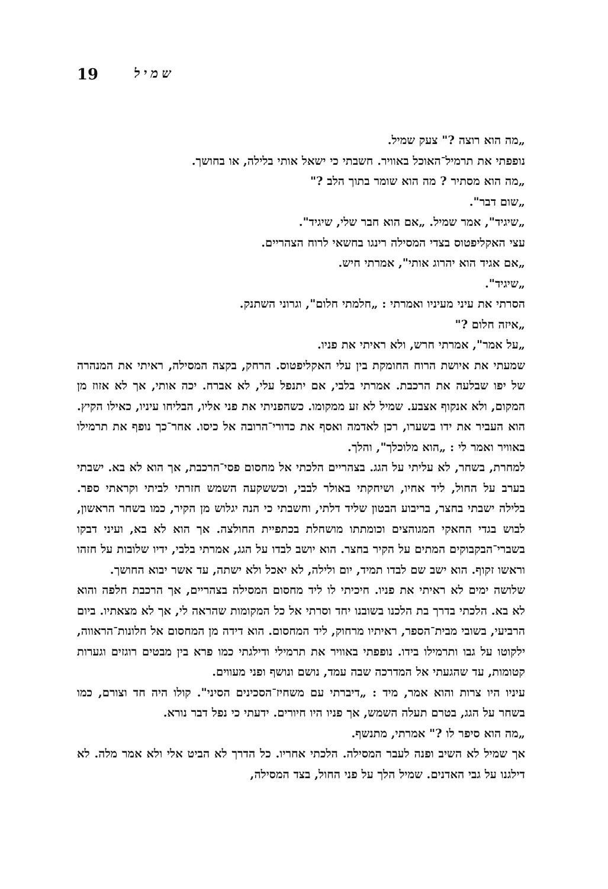19 שמיל
„מה הוא רוצה ?" צעק שמיל.
נופפתי את תרמיל־האוכל באוויר. חשבתי כי ישאל אותי בלילה, או בחושך.
„מה הוא מסתיר ? מה הוא שומר בתוך הלב ?"
„שום דבר".
„שיגיד", אמר שמיל. „אם הוא חבר שלי, שיגיד".
עצי האקליפטוס בצדי המסילה רינגו בחשאי לרוח הצהריים.
„אם אגיד הוא יהרוג אותי", אמרתי חיש.
„שיגיד".
הסרתי את עיני מעיניו ואמרתי : „חלמתי חלום", וגרוני השתנק.
„איזה חלום ?"
„על אמר", אמרתי חרש, ולא ראיתי את פניו.
שמעתי את איושת הרוח החומקת בין עלי האקליפטוס. הרחק, בקצה המסילה, ראיתי את המנהרה של יפו שבלעה את הרכבת. אמרתי בלבי, אם יתנפל עלי, לא אברח. יכה אותי, אך לא אזוז מן המקום, ולא אנקוף אצבע. שמיל לא זע ממקומו. כשהפניתי את פני אליו, הבליחו עיניו, כאילו הקיץ. הוא העביר את ידו בשערו, רכן לאדמה ואסף את כדורי־הרובה אל כיסו. אחר־כך נופף את תרמילו באוויר ואמר לי : „הוא מלוכלך", והלך.
למחרת, בשחר, לא עליתי על הגג. בצהריים הלכתי אל מחסום פסי־הרכבת, אך הוא לא בא. ישבתי בערב על החול, ליד אחיו, ושיחקתי באולר לבבי, וכששקעה השמש חזרתי לביתי וקראתי ספר. בלילה ישבתי בחצר, בריבוע הבטון שליד דלתי, וחשבתי כי הנה יגלוש מן הקיר, כמו בשחר הראשון, לבוש בגדי החאקי המגוהצים וכומתתו מושחלת בכתפיית החולצה. אך הוא לא בא, ועיני דבקו בשברי־הבקבוקים המתים על הקיר בחצר. הוא יושב לבדו על הגג, אמרתי בלבי, ידיו שלובות על חזהו וראשו זקוף. הוא ישב שם לבדו תמיד, יום ולילה, לא יאכל ולא ישתה, עד אשר יבוא החושך.
שלושה ימים לא ראיתי את פניו. חיכיתי לו ליד מחסום המסילה בצהריים, אך הרכבת חלפה והוא לא בא. הלכתי בדרך בת הלכנו בשובנו יחד וסרתי אל כל המקומות שהראה לי, אך לא מצאתיו. ביום הרביעי, בשובי מבית־הספר, ראיתיו מרחוק, ליד המחסום. הוא דידה מן המחסום אל חלונות־הראווה, ילקוטו על גבו ותרמילו בידו. נופפתי באוויר את תרמילי ודילגתי כמו פרא בין מבטים רוגזים וגערות קטומות, עד שהגעתי אל המדרכה שבה עמד, נושם ונושף ופני מעווים.
עיניו היו צרות והוא אמר, מיד : „דיברתי עם משחיז־הסכינים הסיני". קולו היה חד וצורם, כמו בשחר על הגג, בטרם תעלה השמש, אך פניו היו חיורים. ידעתי כי נפל דבר נורא.
„מה הוא סיפר לו ?" אמרתי, מתנשף.
אך שמיל לא השיב ופנה לעבר המסילה. הלכתי אחריו. כל הדרך לא הביט אלי ולא אמר מלה. לא דילגנו על גבי האדנים. שמיל הלך על פני החול, בצד המסילה,